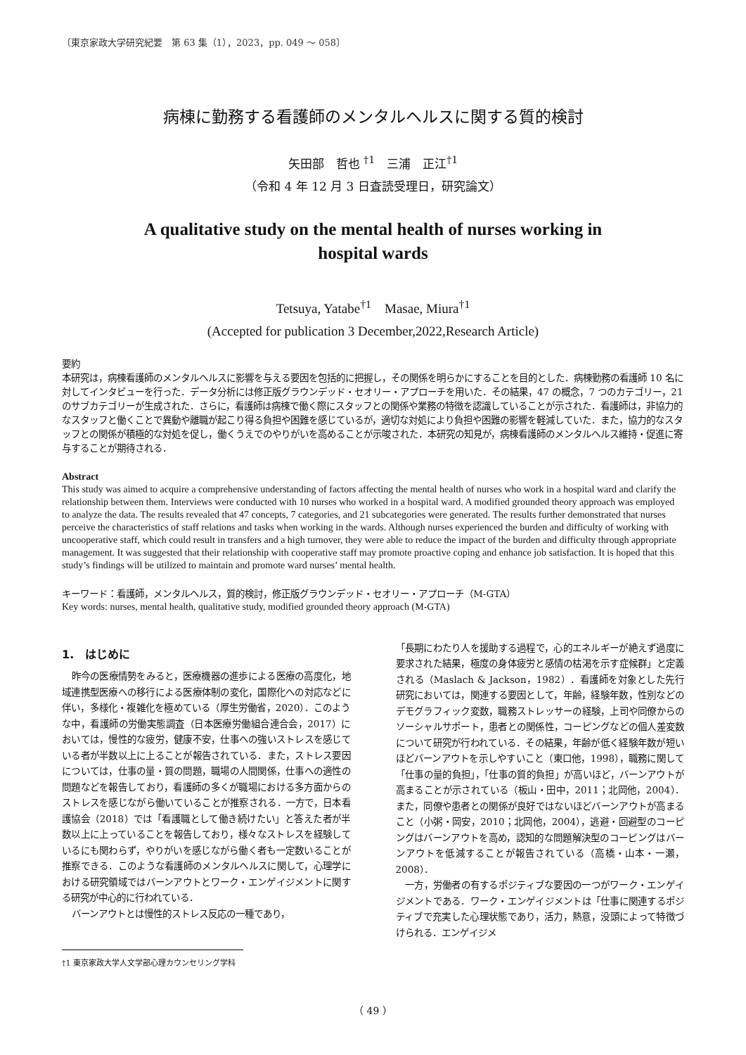〔東京家政大学研究紀要　第 63 集（1），2023，pp. 049 ～ 058〕
病棟に勤務する看護師のメンタルヘルスに関する質的検討
矢田部　哲也 <sup>†1</sup>　三浦　正江<sup>†1</sup>
（令和 4 年 12 月 3 日査読受理日，研究論文）
A qualitative study on the mental health of nurses working in
hospital wards
Tetsuya, Yatabe<sup>†1</sup>　Masae, Miura<sup>†1</sup>
(Accepted for publication 3 December,2022,Research Article)
要約
本研究は，病棟看護師のメンタルヘルスに影響を与える要因を包括的に把握し，その関係を明らかにすることを目的とした．病棟勤務の看護師 10 名に対してインタビューを行った．データ分析には修正版グラウンデッド・セオリー・アプローチを用いた．その結果，47 の概念，7 つのカテゴリー，21 のサブカテゴリーが生成された．さらに，看護師は病棟で働く際にスタッフとの関係や業務の特徴を認識していることが示された．看護師は，非協力的なスタッフと働くことで異動や離職が起こり得る負担や困難を感じているが，適切な対処により負担や困難の影響を軽減していた．また，協力的なスタッフとの関係が積極的な対処を促し，働くうえでのやりがいを高めることが示唆された．本研究の知見が，病棟看護師のメンタルヘルス維持・促進に寄与することが期待される．
Abstract
This study was aimed to acquire a comprehensive understanding of factors affecting the mental health of nurses who work in a hospital ward and clarify the relationship between them. Interviews were conducted with 10 nurses who worked in a hospital ward. A modified grounded theory approach was employed to analyze the data. The results revealed that 47 concepts, 7 categories, and 21 subcategories were generated. The results further demonstrated that nurses perceive the characteristics of staff relations and tasks when working in the wards. Although nurses experienced the burden and difficulty of working with uncooperative staff, which could result in transfers and a high turnover, they were able to reduce the impact of the burden and difficulty through appropriate management. It was suggested that their relationship with cooperative staff may promote proactive coping and enhance job satisfaction. It is hoped that this study’s findings will be utilized to maintain and promote ward nurses’ mental health.
キーワード：看護師，メンタルヘルス，質的検討，修正版グラウンデッド・セオリー・アプローチ（M-GTA）
Key words: nurses, mental health, qualitative study, modified grounded theory approach (M-GTA)
1.　はじめに
昨今の医療情勢をみると，医療機器の進歩による医療の高度化，地域連携型医療への移行による医療体制の変化，国際化への対応などに伴い，多様化・複雑化を極めている（厚生労働省，2020）．このような中，看護師の労働実態調査（日本医療労働組合連合会，2017）においては，慢性的な疲労，健康不安，仕事への強いストレスを感じている者が半数以上に上ることが報告されている．また，ストレス要因については，仕事の量・質の問題，職場の人間関係，仕事への適性の問題などを報告しており，看護師の多くが職場における多方面からのストレスを感じながら働いていることが推察される．一方で，日本看護協会（2018）では「看護職として働き続けたい」と答えた者が半数以上に上っていることを報告しており，様々なストレスを経験しているにも関わらず，やりがいを感じながら働く者も一定数いることが推察できる．このような看護師のメンタルヘルスに関して，心理学における研究領域ではバーンアウトとワーク・エンゲイジメントに関する研究が中心的に行われている．
バーンアウトとは慢性的ストレス反応の一種であり，
†1 東京家政大学人文学部心理カウンセリング学科
「長期にわたり人を援助する過程で，心的エネルギーが絶えず過度に要求された結果，極度の身体疲労と感情の枯渇を示す症候群」と定義される（Maslach & Jackson，1982）．看護師を対象とした先行研究においては，関連する要因として，年齢，経験年数，性別などのデモグラフィック変数，職務ストレッサーの経験，上司や同僚からのソーシャルサポート，患者との関係性，コーピングなどの個人差変数について研究が行われている．その結果，年齢が低く経験年数が短いほどバーンアウトを示しやすいこと（東口他，1998），職務に関して「仕事の量的負担」，「仕事の質的負担」が高いほど，バーンアウトが高まることが示されている（板山・田中，2011；北岡他，2004）．また，同僚や患者との関係が良好ではないほどバーンアウトが高まること（小粥・岡安，2010；北岡他，2004），逃避・回避型のコーピングはバーンアウトを高め，認知的な問題解決型のコーピングはバーンアウトを低減することが報告されている（高橋・山本・一瀬，2008）．
一方，労働者の有するポジティブな要因の一つがワーク・エンゲイジメントである．ワーク・エンゲイジメントは「仕事に関連するポジティブで充実した心理状態であり，活力，熱意，没頭によって特徴づけられる．エンゲイジメ
（ 49 ）